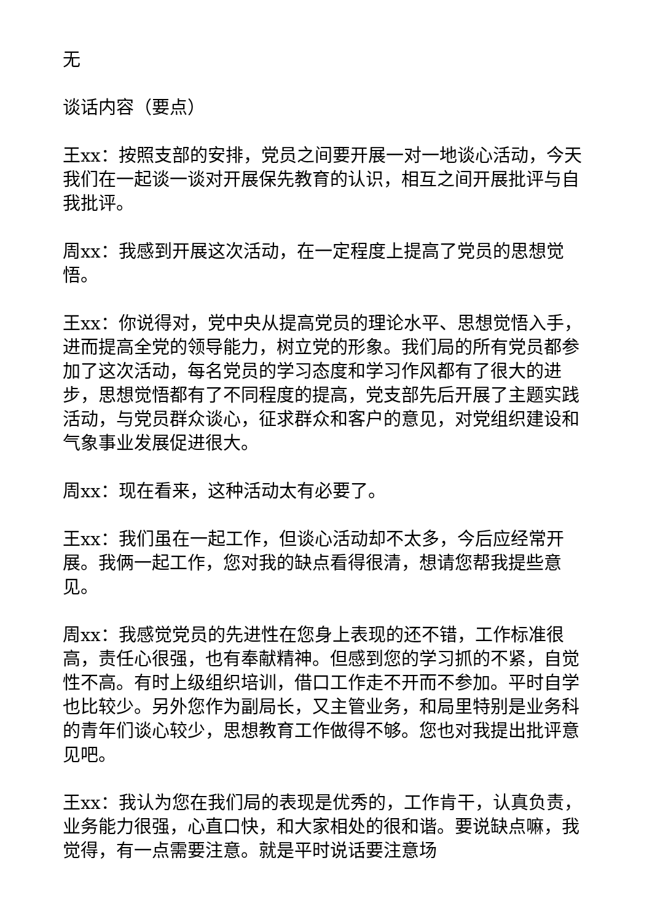无
谈话内容（要点）
王xx：按照支部的安排，党员之间要开展一对一地谈心活动，今天我们在一起谈一谈对开展保先教育的认识，相互之间开展批评与自我批评。
周xx：我感到开展这次活动，在一定程度上提高了党员的思想觉悟。
王xx：你说得对，党中央从提高党员的理论水平、思想觉悟入手，进而提高全党的领导能力，树立党的形象。我们局的所有党员都参加了这次活动，每名党员的学习态度和学习作风都有了很大的进步，思想觉悟都有了不同程度的提高，党支部先后开展了主题实践活动，与党员群众谈心，征求群众和客户的意见，对党组织建设和气象事业发展促进很大。
周xx：现在看来，这种活动太有必要了。
王xx：我们虽在一起工作，但谈心活动却不太多，今后应经常开展。我俩一起工作，您对我的缺点看得很清，想请您帮我提些意见。
周xx：我感觉党员的先进性在您身上表现的还不错，工作标准很高，责任心很强，也有奉献精神。但感到您的学习抓的不紧，自觉性不高。有时上级组织培训，借口工作走不开而不参加。平时自学也比较少。另外您作为副局长，又主管业务，和局里特别是业务科的青年们谈心较少，思想教育工作做得不够。您也对我提出批评意见吧。
王xx：我认为您在我们局的表现是优秀的，工作肯干，认真负责，业务能力很强，心直口快，和大家相处的很和谐。要说缺点嘛，我觉得，有一点需要注意。就是平时说话要注意场